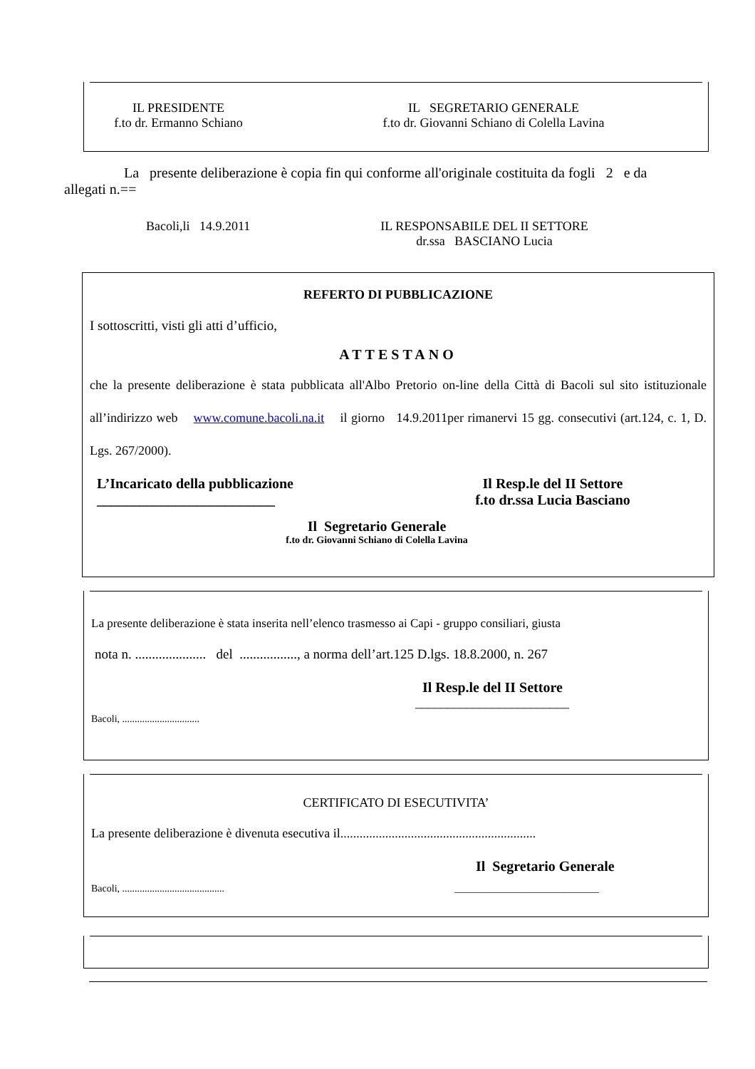IL PRESIDENTE
f.to dr. Ermanno Schiano
IL SEGRETARIO GENERALE
f.to dr. Giovanni Schiano di Colella Lavina
La presente deliberazione è copia fin qui conforme all'originale costituita da fogli 2 e da allegati n.==
Bacoli,li 14.9.2011 IL RESPONSABILE DEL II SETTORE
dr.ssa BASCIANO Lucia
REFERTO DI PUBBLICAZIONE
I sottoscritti, visti gli atti d’ufficio,
ATTESTANO
che la presente deliberazione è stata pubblicata all'Albo Pretorio on-line della Città di Bacoli sul sito istituzionale all’indirizzo web www.comune.bacoli.na.it il giorno 14.9.2011per rimanervi 15 gg. consecutivi (art.124, c. 1, D. Lgs. 267/2000).
L’Incaricato della pubblicazione
_________________________
Il Resp.le del II Settore
f.to dr.ssa Lucia Basciano
Il Segretario Generale
f.to dr. Giovanni Schiano di Colella Lavina
La presente deliberazione è stata inserita nell’elenco trasmesso ai Capi - gruppo consiliari, giusta
nota n. ..................... del ................., a norma dell’art.125 D.lgs. 18.8.2000, n. 267
Il Resp.le del II Settore
________________________
Bacoli, ...............................
CERTIFICATO DI ESECUTIVITA’
La presente deliberazione è divenuta esecutiva il.............................................................
Il Segretario Generale
Bacoli, ......................................... _____________________________